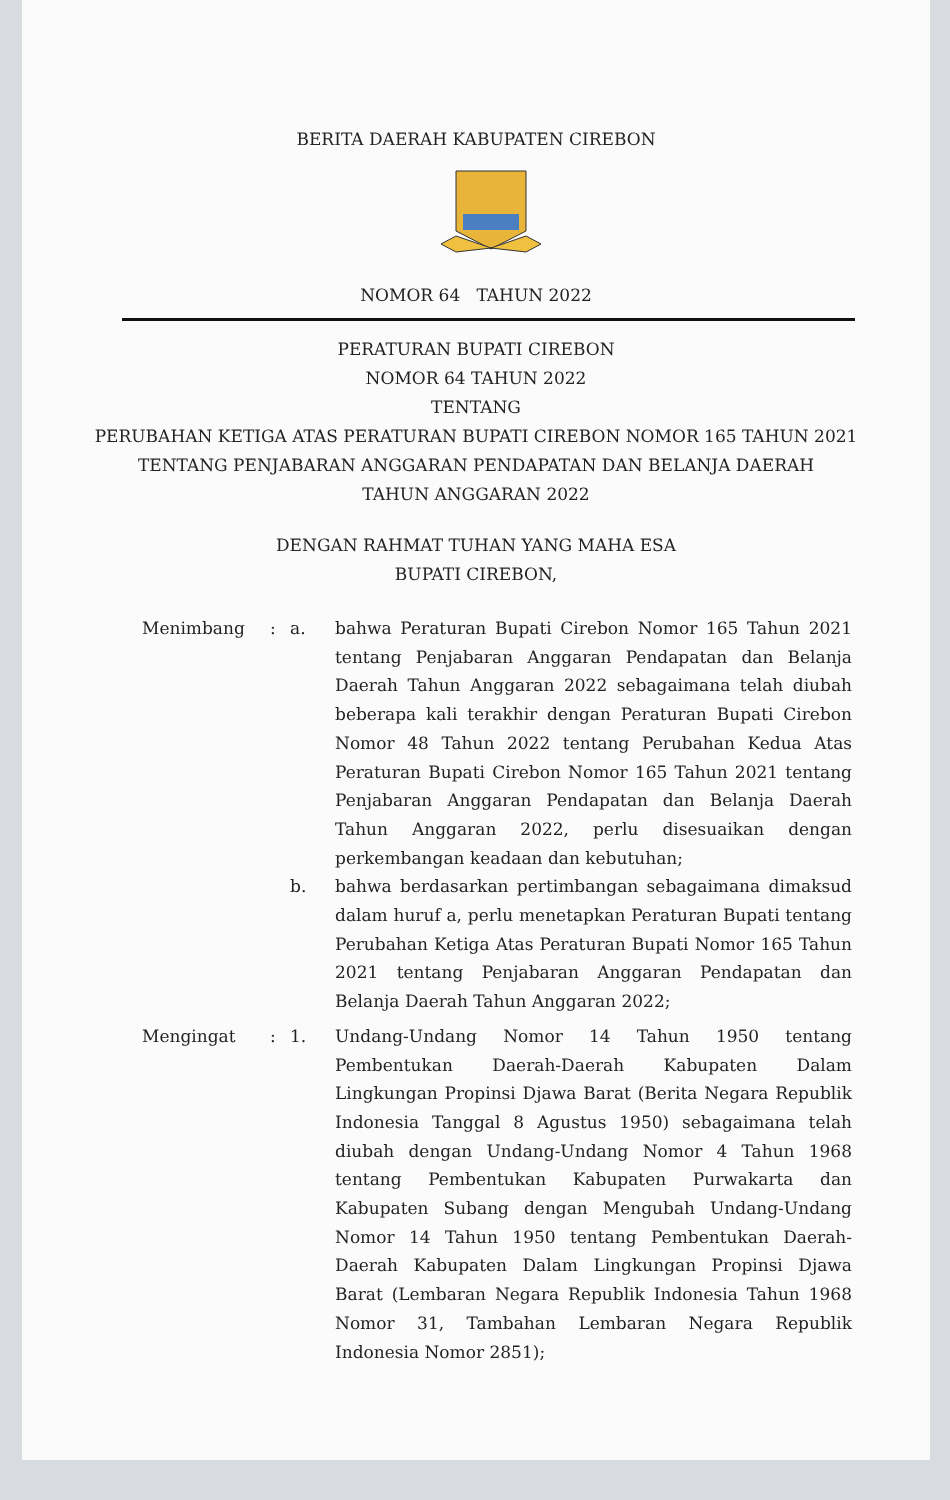BERITA DAERAH KABUPATEN CIREBON
NOMOR 64 TAHUN 2022
PERATURAN BUPATI CIREBON
NOMOR 64 TAHUN 2022
TENTANG
PERUBAHAN KETIGA ATAS PERATURAN BUPATI CIREBON NOMOR 165 TAHUN 2021
TENTANG PENJABARAN ANGGARAN PENDAPATAN DAN BELANJA DAERAH
TAHUN ANGGARAN 2022
DENGAN RAHMAT TUHAN YANG MAHA ESA
BUPATI CIREBON,
Menimbang : a. bahwa Peraturan Bupati Cirebon Nomor 165 Tahun 2021 tentang Penjabaran Anggaran Pendapatan dan Belanja Daerah Tahun Anggaran 2022 sebagaimana telah diubah beberapa kali terakhir dengan Peraturan Bupati Cirebon Nomor 48 Tahun 2022 tentang Perubahan Kedua Atas Peraturan Bupati Cirebon Nomor 165 Tahun 2021 tentang Penjabaran Anggaran Pendapatan dan Belanja Daerah Tahun Anggaran 2022, perlu disesuaikan dengan perkembangan keadaan dan kebutuhan;
b. bahwa berdasarkan pertimbangan sebagaimana dimaksud dalam huruf a, perlu menetapkan Peraturan Bupati tentang Perubahan Ketiga Atas Peraturan Bupati Nomor 165 Tahun 2021 tentang Penjabaran Anggaran Pendapatan dan Belanja Daerah Tahun Anggaran 2022;
Mengingat : 1. Undang-Undang Nomor 14 Tahun 1950 tentang Pembentukan Daerah-Daerah Kabupaten Dalam Lingkungan Propinsi Djawa Barat (Berita Negara Republik Indonesia Tanggal 8 Agustus 1950) sebagaimana telah diubah dengan Undang-Undang Nomor 4 Tahun 1968 tentang Pembentukan Kabupaten Purwakarta dan Kabupaten Subang dengan Mengubah Undang-Undang Nomor 14 Tahun 1950 tentang Pembentukan Daerah-Daerah Kabupaten Dalam Lingkungan Propinsi Djawa Barat (Lembaran Negara Republik Indonesia Tahun 1968 Nomor 31, Tambahan Lembaran Negara Republik Indonesia Nomor 2851);